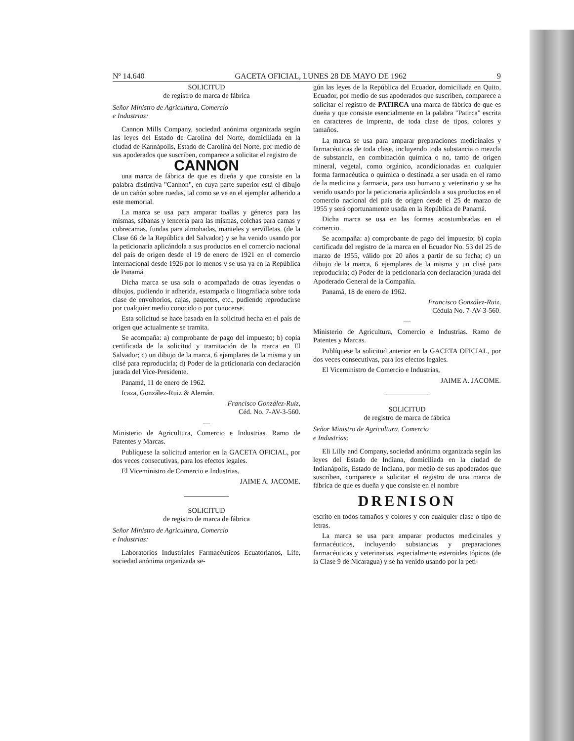Nº 14.640 GACETA OFICIAL, LUNES 28 DE MAYO DE 1962 9
SOLICITUD
de registro de marca de fábrica
Señor Ministro de Agricultura, Comercio
e Industrias:
Cannon Mills Company, sociedad anónima organizada según las leyes del Estado de Carolina del Norte, domiciliada en la ciudad de Kannápolis, Estado de Carolina del Norte, por medio de sus apoderados que suscriben, comparece a solicitar el registro de
CANNON
una marca de fábrica de que es dueña y que consiste en la palabra distintiva "Cannon", en cuya parte superior está el dibujo de un cañón sobre ruedas, tal como se ve en el ejemplar adherido a este memorial.
La marca se usa para amparar toallas y géneros para las mismas, sábanas y lencería para las mismas, colchas para camas y cubrecamas, fundas para almohadas, manteles y servilletas. (de la Clase 66 de la República del Salvador) y se ha venido usando por la peticionaria aplicándola a sus productos en el comercio nacional del país de origen desde el 19 de enero de 1921 en el comercio internacional desde 1926 por lo menos y se usa ya en la República de Panamá.
Dicha marca se usa sola o acompañada de otras leyendas o dibujos, pudiendo ir adherida, estampada o litografiada sobre toda clase de envoltorios, cajas, paquetes, etc., pudiendo reproducirse por cualquier medio conocido o por conocerse.
Esta solicitud se hace basada en la solicitud hecha en el país de origen que actualmente se tramita.
Se acompaña: a) comprobante de pago del impuesto; b) copia certificada de la solicitud y tramitación de la marca en El Salvador; c) un dibujo de la marca, 6 ejemplares de la misma y un clisé para reproducirla; d) Poder de la peticionaria con declaración jurada del Vice-Presidente.
Panamá, 11 de enero de 1962.
Icaza, González-Ruiz & Alemán.
Francisco González-Ruiz,
Céd. No. 7-AV-3-560.
—
Ministerio de Agricultura, Comercio e Industrias. Ramo de Patentes y Marcas.
Publíquese la solicitud anterior en la GACETA OFICIAL, por dos veces consecutivas, para los efectos legales.
El Viceministro de Comercio e Industrias,
JAIME A. JACOME.
SOLICITUD
de registro de marca de fábrica
Señor Ministro de Agricultura, Comercio
e Industrias:
Laboratorios Industriales Farmacéuticos Ecuatorianos, Life, sociedad anónima organizada se-
gún las leyes de la República del Ecuador, domiciliada en Quito, Ecuador, por medio de sus apoderados que suscriben, comparece a solicitar el registro de PATIRCA una marca de fábrica de que es dueña y que consiste esencialmente en la palabra "Patirca" escrita en caracteres de imprenta, de toda clase de tipos, colores y tamaños.
La marca se usa para amparar preparaciones medicinales y farmacéuticas de toda clase, incluyendo toda substancia o mezcla de substancia, en combinación química o no, tanto de origen mineral, vegetal, como orgánico, acondicionadas en cualquier forma farmacéutica o química o destinada a ser usada en el ramo de la medicina y farmacia, para uso humano y veterinario y se ha venido usando por la peticionaria aplicándola a sus productos en el comercio nacional del país de origen desde el 25 de marzo de 1955 y será oportunamente usada en la República de Panamá.
Dicha marca se usa en las formas acostumbradas en el comercio.
Se acompaña: a) comprobante de pago del impuesto; b) copia certificada del registro de la marca en el Ecuador No. 53 del 25 de marzo de 1955, válido por 20 años a partir de su fecha; c) un dibujo de la marca, 6 ejemplares de la misma y un clisé para reproducirla; d) Poder de la peticionaria con declaración jurada del Apoderado General de la Compañía.
Panamá, 18 de enero de 1962.
Francisco González-Ruiz,
Cédula No. 7-AV-3-560.
—
Ministerio de Agricultura, Comercio e Industrias. Ramo de Patentes y Marcas.
Publíquese la solicitud anterior en la GACETA OFICIAL, por dos veces consecutivas, para los efectos legales.
El Viceministro de Comercio e Industrias,
JAIME A. JACOME.
SOLICITUD
de registro de marca de fábrica
Señor Ministro de Agricultura, Comercio
e Industrias:
Eli Lilly and Company, sociedad anónima organizada según las leyes del Estado de Indiana, domiciliada en la ciudad de Indianápolis, Estado de Indiana, por medio de sus apoderados que suscriben, comparece a solicitar el registro de una marca de fábrica de que es dueña y que consiste en el nombre
DRENISON
escrito en todos tamaños y colores y con cualquier clase o tipo de letras.
La marca se usa para amparar productos medicinales y farmacéuticos, incluyendo substancias y preparaciones farmacéuticas y veterinarias, especialmente esteroides tópicos (de la Clase 9 de Nicaragua) y se ha venido usando por la peti-